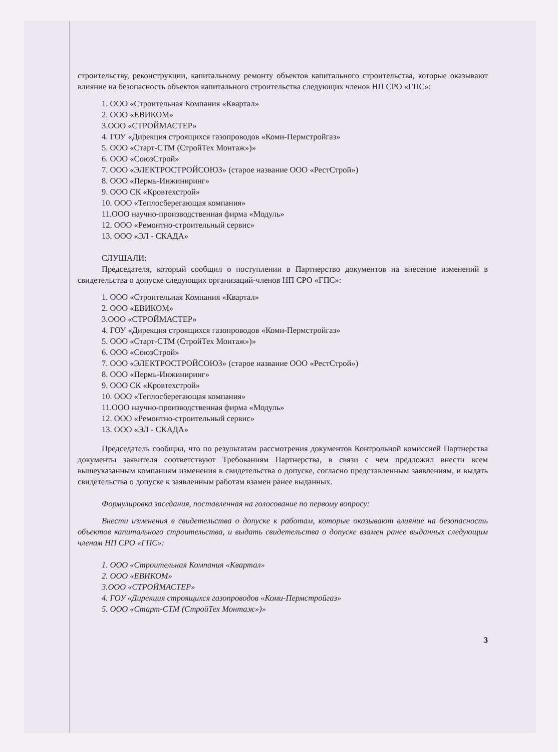строительству, реконструкции, капитальному ремонту объектов капитального строительства, которые оказывают влияние на безопасность объектов капитального строительства следующих членов НП СРО «ГПС»:
1. ООО «Строительная Компания «Квартал»
2. ООО «ЕВИКОМ»
3.ООО «СТРОЙМАСТЕР»
4. ГОУ «Дирекция строящихся газопроводов «Коми-Пермстройгаз»
5. ООО «Старт-СТМ (СтройТех Монтаж»)»
6. ООО «СоюзСтрой»
7. ООО «ЭЛЕКТРОСТРОЙСОЮЗ» (старое название ООО «РестСтрой»)
8. ООО «Пермь-Инжиниринг»
9. ООО СК «Кровтехстрой»
10. ООО «Теплосберегающая компания»
11.ООО научно-производственная фирма «Модуль»
12. ООО «Ремонтно-строительный сервис»
13. ООО «ЭЛ - СКАДА»
СЛУШАЛИ:
Председателя, который сообщил о поступлении в Партнерство документов на внесение изменений в свидетельства о допуске следующих организаций-членов НП СРО «ГПС»:
1. ООО «Строительная Компания «Квартал»
2. ООО «ЕВИКОМ»
3.ООО «СТРОЙМАСТЕР»
4. ГОУ «Дирекция строящихся газопроводов «Коми-Пермстройгаз»
5. ООО «Старт-СТМ (СтройТех Монтаж»)»
6. ООО «СоюзСтрой»
7. ООО «ЭЛЕКТРОСТРОЙСОЮЗ» (старое название ООО «РестСтрой»)
8. ООО «Пермь-Инжиниринг»
9. ООО СК «Кровтехстрой»
10. ООО «Теплосберегающая компания»
11.ООО научно-производственная фирма «Модуль»
12. ООО «Ремонтно-строительный сервис»
13. ООО «ЭЛ - СКАДА»
Председатель сообщил, что по результатам рассмотрения документов Контрольной комиссией Партнерства документы заявителя соответствуют Требованиям Партнерства, в связи с чем предложил внести всем вышеуказанным компаниям изменения в свидетельства о допуске, согласно представленным заявлениям, и выдать свидетельства о допуске к заявленным работам взамен ранее выданных.
Формулировка заседания, поставленная на голосование по первому вопросу:
Внести изменения в свидетельства о допуске к работам, которые оказывают влияние на безопасность объектов капитального строительства, и выдать свидетельства о допуске взамен ранее выданных следующим членам НП СРО «ГПС»:
1. ООО «Строительная Компания «Квартал»
2. ООО «ЕВИКОМ»
3.ООО «СТРОЙМАСТЕР»
4. ГОУ «Дирекция строящихся газопроводов «Коми-Пермстройгаз»
5. ООО «Старт-СТМ (СтройТех Монтаж»)»
3